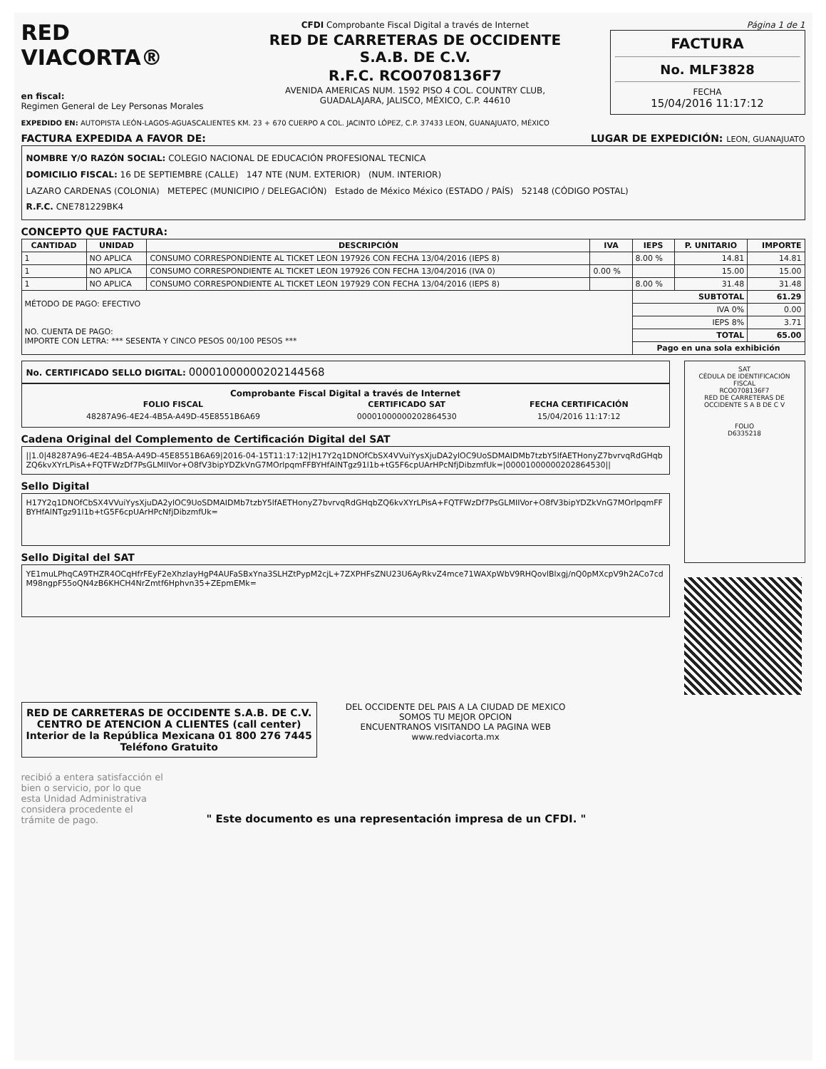RED
VIACORTA®
en fiscal:
Regimen General de Ley Personas Morales
CFDI Comprobante Fiscal Digital a través de Internet
RED DE CARRETERAS DE OCCIDENTE
S.A.B. DE C.V.
R.F.C. RCO0708136F7
AVENIDA AMERICAS NUM. 1592 PISO 4 COL. COUNTRY CLUB,
GUADALAJARA, JALISCO, MÉXICO, C.P. 44610
Página 1 de 1
FACTURA
No. MLF3828
FECHA
15/04/2016 11:17:12
EXPEDIDO EN: AUTOPISTA LEÓN-LAGOS-AGUASCALIENTES KM. 23 + 670 CUERPO A COL. JACINTO LÓPEZ, C.P. 37433 LEON, GUANAJUATO, MÉXICO
FACTURA EXPEDIDA A FAVOR DE: LUGAR DE EXPEDICIÓN: LEON, GUANAJUATO
NOMBRE Y/O RAZÓN SOCIAL: COLEGIO NACIONAL DE EDUCACIÓN PROFESIONAL TECNICA
DOMICILIO FISCAL: 16 DE SEPTIEMBRE (CALLE) 147 NTE (NUM. EXTERIOR) (NUM. INTERIOR)
LAZARO CARDENAS (COLONIA) METEPEC (MUNICIPIO / DELEGACIÓN) Estado de México México (ESTADO / PAÍS) 52148 (CÓDIGO POSTAL)
R.F.C. CNE781229BK4
CONCEPTO QUE FACTURA:
| CANTIDAD | UNIDAD | DESCRIPCIÓN | IVA | IEPS | P. UNITARIO | IMPORTE |
| --- | --- | --- | --- | --- | --- | --- |
| 1 | NO APLICA | CONSUMO CORRESPONDIENTE AL TICKET LEON 197926 CON FECHA 13/04/2016 (IEPS 8) | | 8.00 % | 14.81 | 14.81 |
| 1 | NO APLICA | CONSUMO CORRESPONDIENTE AL TICKET LEON 197926 CON FECHA 13/04/2016 (IVA 0) | 0.00 % | | 15.00 | 15.00 |
| 1 | NO APLICA | CONSUMO CORRESPONDIENTE AL TICKET LEON 197929 CON FECHA 13/04/2016 (IEPS 8) | | 8.00 % | 31.48 | 31.48 |
| MÉTODO DE PAGO: EFECTIVO NO. CUENTA DE PAGO: IMPORTE CON LETRA: *** SESENTA Y CINCO PESOS 00/100 PESOS *** | | | | SUBTOTAL | | 61.29 |
| | | | | IVA 0% | | 0.00 |
| | | | | IEPS 8% | | 3.71 |
| | | | | TOTAL | | 65.00 |
| | | | | Pago en una sola exhibición | | |
No. CERTIFICADO SELLO DIGITAL: 00001000000202144568
Comprobante Fiscal Digital a través de Internet
| FOLIO FISCAL | CERTIFICADO SAT | FECHA CERTIFICACIÓN |
| --- | --- | --- |
| 48287A96-4E24-4B5A-A49D-45E8551B6A69 | 00001000000202864530 | 15/04/2016 11:17:12 |
Cadena Original del Complemento de Certificación Digital del SAT
||1.0|48287A96-4E24-4B5A-A49D-45E8551B6A69|2016-04-15T11:17:12|H17Y2q1DNOfCbSX4VVuiYysXjuDA2ylOC9UoSDMAIDMb7tzbY5lfAETHonyZ7bvrvqRdGHqbZQ6kvXYrLPisA+FQTFWzDf7PsGLMIIVor+O8fV3bipYDZkVnG7MOrlpqmFFBYHfAlNTgz91l1b+tG5F6cpUArHPcNfjDibzmfUk=|00001000000202864530||
Sello Digital
H17Y2q1DNOfCbSX4VVuiYysXjuDA2ylOC9UoSDMAIDMb7tzbY5lfAETHonyZ7bvrvqRdGHqbZQ6kvXYrLPisA+FQTFWzDf7PsGLMIIVor+O8fV3bipYDZkVnG7MOrlpqmFFBYHfAlNTgz91l1b+tG5F6cpUArHPcNfjDibzmfUk=
Sello Digital del SAT
YE1muLPhqCA9THZR4OCqHfrFEyF2eXhzlayHgP4AUFaSBxYna3SLHZtPypM2cjL+7ZXPHFsZNU23U6AyRkvZ4mce71WAXpWbV9RHQovlBlxgj/nQ0pMXcpV9h2ACo7cdM98ngpF55oQN4zB6KHCH4NrZmtf6Hphvn35+ZEpmEMk=
SAT
CÉDULA DE IDENTIFICACIÓN FISCAL
RCO0708136F7
RED DE CARRETERAS DE OCCIDENTE S A B DE C V
FOLIO
D6335218
RED DE CARRETERAS DE OCCIDENTE S.A.B. DE C.V.
CENTRO DE ATENCION A CLIENTES (call center)
Interior de la República Mexicana 01 800 276 7445
Teléfono Gratuito
DEL OCCIDENTE DEL PAIS A LA CIUDAD DE MEXICO
SOMOS TU MEJOR OPCION
ENCUENTRANOS VISITANDO LA PAGINA WEB
www.redviacorta.mx
recibió a entera satisfacción el bien o servicio, por lo que esta Unidad Administrativa considera procedente el trámite de pago.
" Este documento es una representación impresa de un CFDI. "